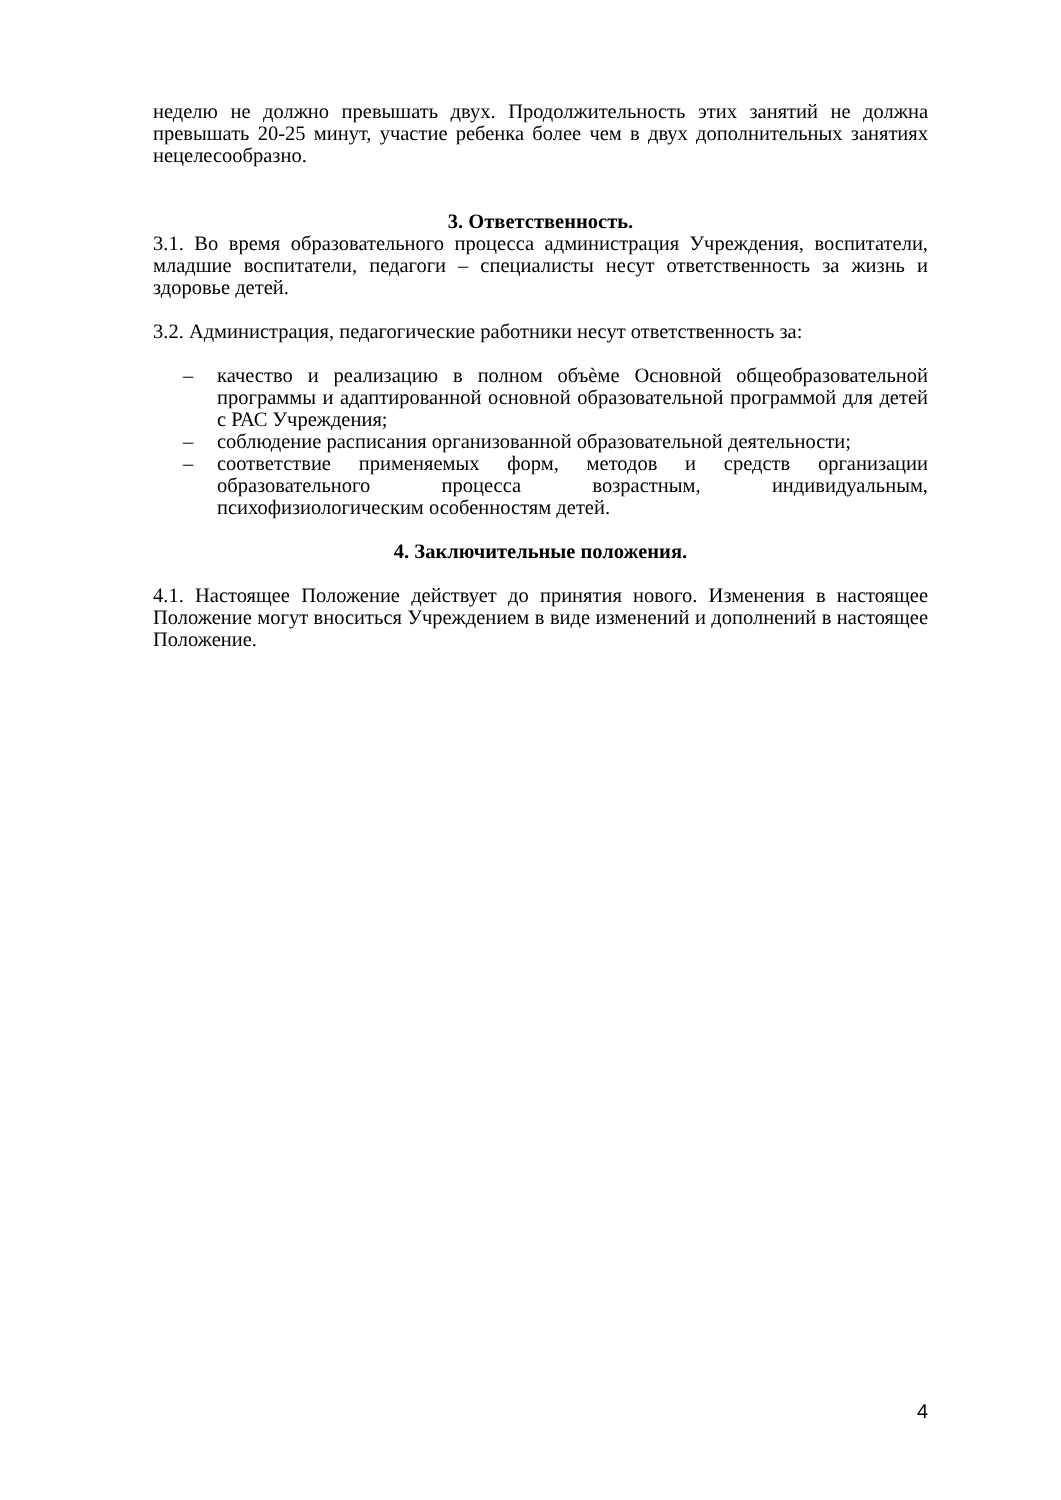неделю не должно превышать двух. Продолжительность этих занятий не должна превышать 20-25 минут, участие ребенка более чем в двух дополнительных занятиях нецелесообразно.
3. Ответственность.
3.1. Во время образовательного процесса администрация Учреждения, воспитатели, младшие воспитатели, педагоги – специалисты несут ответственность за жизнь и здоровье детей.
3.2. Администрация, педагогические работники несут ответственность за:
– качество и реализацию в полном объѐме Основной общеобразовательной программы и адаптированной основной образовательной программой для детей с РАС Учреждения;
– соблюдение расписания организованной образовательной деятельности;
– соответствие применяемых форм, методов и средств организации образовательного процесса возрастным, индивидуальным, психофизиологическим особенностям детей.
4. Заключительные положения.
4.1. Настоящее Положение действует до принятия нового. Изменения в настоящее Положение могут вноситься Учреждением в виде изменений и дополнений в настоящее Положение.
4